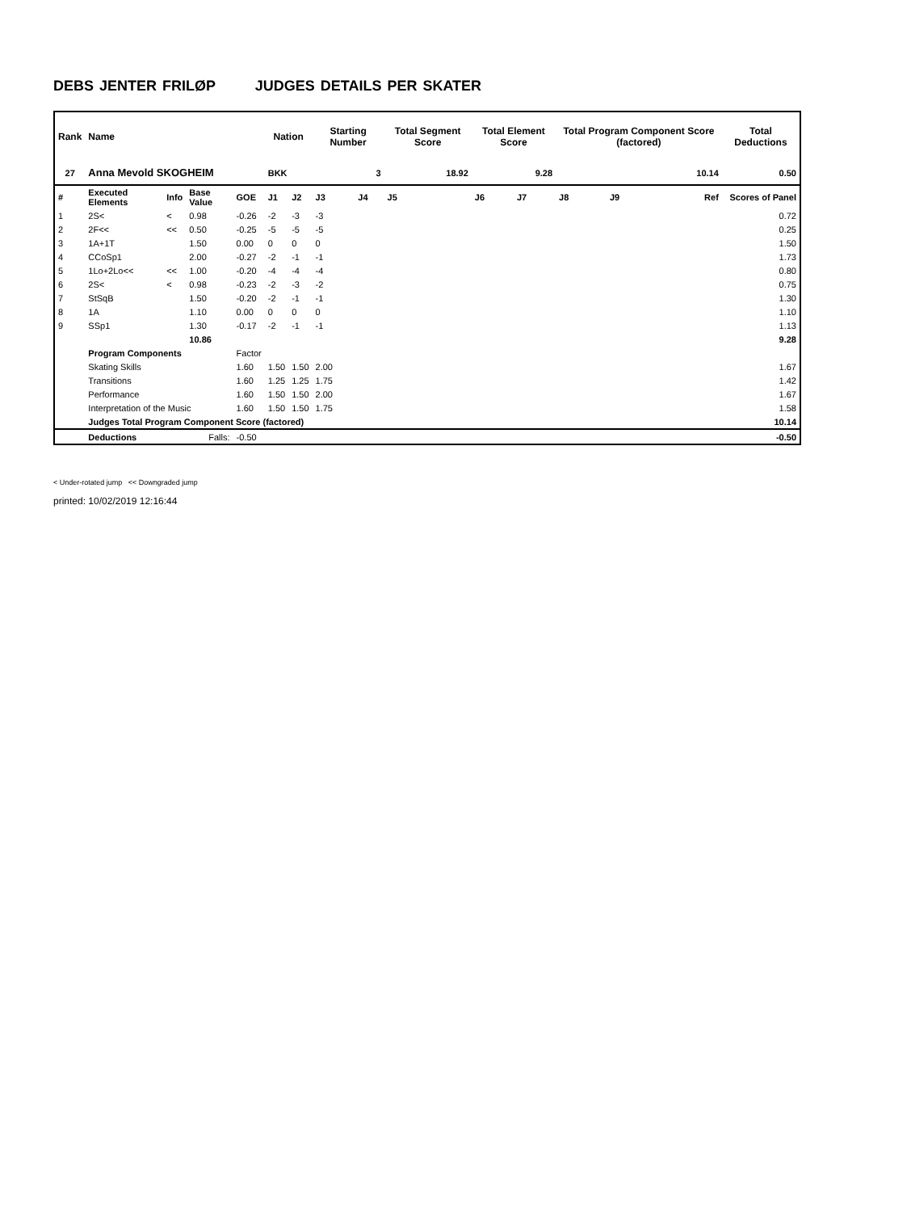DEBS JENTER FRILØP JUDGES DETAILS PER SKATER
| Rank | Name | | | | Nation | | Starting Number | | Total Segment Score | Total Element Score | | Total Program Component Score (factored) | | | Total Deductions |
| --- | --- | --- | --- | --- | --- | --- | --- | --- | --- | --- | --- | --- | --- | --- | --- |
| 27 | Anna Mevold SKOGHEIM | | | | BKK | | 3 | | 18.92 | 9.28 | | 10.14 | | | 0.50 |
| # | Executed Elements | Info | Base Value | GOE | J1 | J2 | J3 | J4 | J5 | J6 | J7 | J8 | J9 | Ref | Scores of Panel |
| 1 | 2S< | < | 0.98 | -0.26 | -2 | -3 | -3 | | | | | | | | 0.72 |
| 2 | 2F<< | << | 0.50 | -0.25 | -5 | -5 | -5 | | | | | | | | 0.25 |
| 3 | 1A+1T | | 1.50 | 0.00 | 0 | 0 | 0 | | | | | | | | 1.50 |
| 4 | CCoSp1 | | 2.00 | -0.27 | -2 | -1 | -1 | | | | | | | | 1.73 |
| 5 | 1Lo+2Lo<< | << | 1.00 | -0.20 | -4 | -4 | -4 | | | | | | | | 0.80 |
| 6 | 2S< | < | 0.98 | -0.23 | -2 | -3 | -2 | | | | | | | | 0.75 |
| 7 | StSqB | | 1.50 | -0.20 | -2 | -1 | -1 | | | | | | | | 1.30 |
| 8 | 1A | | 1.10 | 0.00 | 0 | 0 | 0 | | | | | | | | 1.10 |
| 9 | SSp1 | | 1.30 | -0.17 | -2 | -1 | -1 | | | | | | | | 1.13 |
| | | | 10.86 | | | | | | | | | | | | 9.28 |
| | Program Components | | | Factor | | | | | | | | | | | |
| | Skating Skills | | | 1.60 | 1.50 | 1.50 | 2.00 | | | | | | | | 1.67 |
| | Transitions | | | 1.60 | 1.25 | 1.25 | 1.75 | | | | | | | | 1.42 |
| | Performance | | | 1.60 | 1.50 | 1.50 | 2.00 | | | | | | | | 1.67 |
| | Interpretation of the Music | | | 1.60 | 1.50 | 1.50 | 1.75 | | | | | | | | 1.58 |
| | Judges Total Program Component Score (factored) | | | | | | | | | | | | | | 10.14 |
| | Deductions | | Falls: | -0.50 | | | | | | | | | | | -0.50 |
< Under-rotated jump << Downgraded jump
printed: 10/02/2019 12:16:44